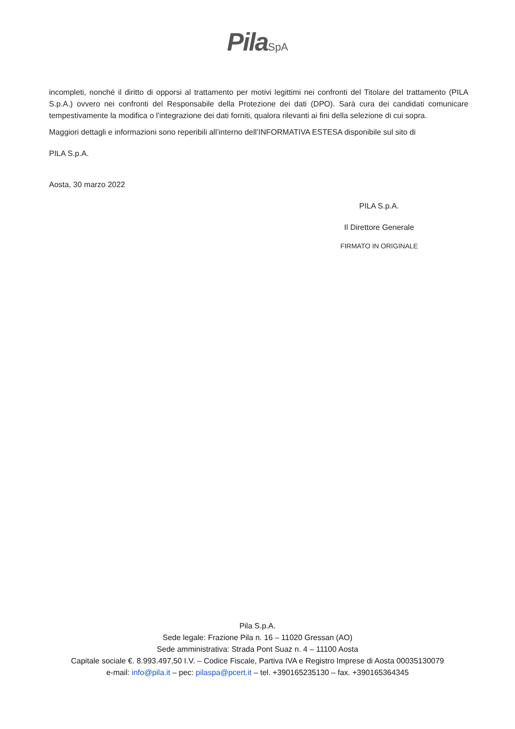Pila SpA
incompleti, nonché il diritto di opporsi al trattamento per motivi legittimi nei confronti del Titolare del trattamento (PILA S.p.A.) ovvero nei confronti del Responsabile della Protezione dei dati (DPO). Sarà cura dei candidati comunicare tempestivamente la modifica o l'integrazione dei dati forniti, qualora rilevanti ai fini della selezione di cui sopra.
Maggiori dettagli e informazioni sono reperibili all’interno dell’INFORMATIVA ESTESA disponibile sul sito di
PILA S.p.A.
Aosta, 30 marzo 2022
PILA S.p.A.
Il Direttore Generale
FIRMATO IN ORIGINALE
Pila S.p.A.
Sede legale: Frazione Pila n. 16 – 11020 Gressan (AO)
Sede amministrativa: Strada Pont Suaz n. 4 – 11100 Aosta
Capitale sociale €. 8.993.497,50 I.V. – Codice Fiscale, Partiva IVA e Registro Imprese di Aosta 00035130079
e-mail: info@pila.it – pec: pilaspa@pcert.it – tel. +390165235130 – fax. +390165364345